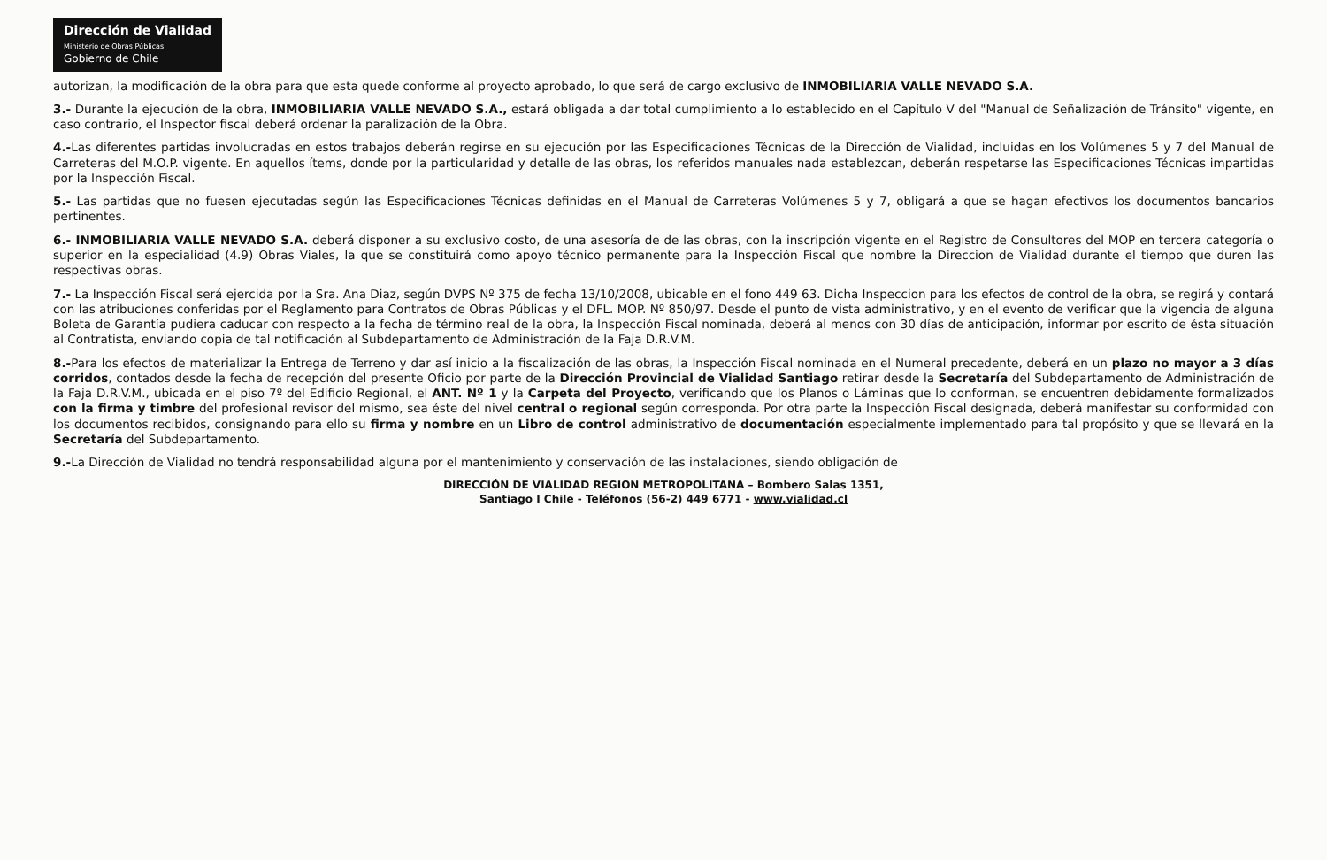Dirección de Vialidad
Ministerio de Obras Públicas
Gobierno de Chile
autorizan, la modificación de la obra para que esta quede conforme al proyecto aprobado, lo que será de cargo exclusivo de INMOBILIARIA VALLE NEVADO S.A.
3.- Durante la ejecución de la obra, INMOBILIARIA VALLE NEVADO S.A., estará obligada a dar total cumplimiento a lo establecido en el Capítulo V del "Manual de Señalización de Tránsito" vigente, en caso contrario, el Inspector fiscal deberá ordenar la paralización de la Obra.
4.-Las diferentes partidas involucradas en estos trabajos deberán regirse en su ejecución por las Especificaciones Técnicas de la Dirección de Vialidad, incluidas en los Volúmenes 5 y 7 del Manual de Carreteras del M.O.P. vigente. En aquellos ítems, donde por la particularidad y detalle de las obras, los referidos manuales nada establezcan, deberán respetarse las Especificaciones Técnicas impartidas por la Inspección Fiscal.
5.- Las partidas que no fuesen ejecutadas según las Especificaciones Técnicas definidas en el Manual de Carreteras Volúmenes 5 y 7, obligará a que se hagan efectivos los documentos bancarios pertinentes.
6.- INMOBILIARIA VALLE NEVADO S.A. deberá disponer a su exclusivo costo, de una asesoría de de las obras, con la inscripción vigente en el Registro de Consultores del MOP en tercera categoría o superior en la especialidad (4.9) Obras Viales, la que se constituirá como apoyo técnico permanente para la Inspección Fiscal que nombre la Direccion de Vialidad durante el tiempo que duren las respectivas obras.
7.- La Inspección Fiscal será ejercida por la Sra. Ana Diaz, según DVPS Nº 375 de fecha 13/10/2008, ubicable en el fono 449 63. Dicha Inspeccion para los efectos de control de la obra, se regirá y contará con las atribuciones conferidas por el Reglamento para Contratos de Obras Públicas y el DFL. MOP. Nº 850/97. Desde el punto de vista administrativo, y en el evento de verificar que la vigencia de alguna Boleta de Garantía pudiera caducar con respecto a la fecha de término real de la obra, la Inspección Fiscal nominada, deberá al menos con 30 días de anticipación, informar por escrito de ésta situación al Contratista, enviando copia de tal notificación al Subdepartamento de Administración de la Faja D.R.V.M.
8.-Para los efectos de materializar la Entrega de Terreno y dar así inicio a la fiscalización de las obras, la Inspección Fiscal nominada en el Numeral precedente, deberá en un plazo no mayor a 3 días corridos, contados desde la fecha de recepción del presente Oficio por parte de la Dirección Provincial de Vialidad Santiago retirar desde la Secretaría del Subdepartamento de Administración de la Faja D.R.V.M., ubicada en el piso 7º del Edificio Regional, el ANT. Nº 1 y la Carpeta del Proyecto, verificando que los Planos o Láminas que lo conforman, se encuentren debidamente formalizados con la firma y timbre del profesional revisor del mismo, sea éste del nivel central o regional según corresponda. Por otra parte la Inspección Fiscal designada, deberá manifestar su conformidad con los documentos recibidos, consignando para ello su firma y nombre en un Libro de control administrativo de documentación especialmente implementado para tal propósito y que se llevará en la Secretaría del Subdepartamento.
9.-La Dirección de Vialidad no tendrá responsabilidad alguna por el mantenimiento y conservación de las instalaciones, siendo obligación de
DIRECCIÓN DE VIALIDAD REGION METROPOLITANA – Bombero Salas 1351,
Santiago I Chile - Teléfonos (56-2) 449 6771 - www.vialidad.cl